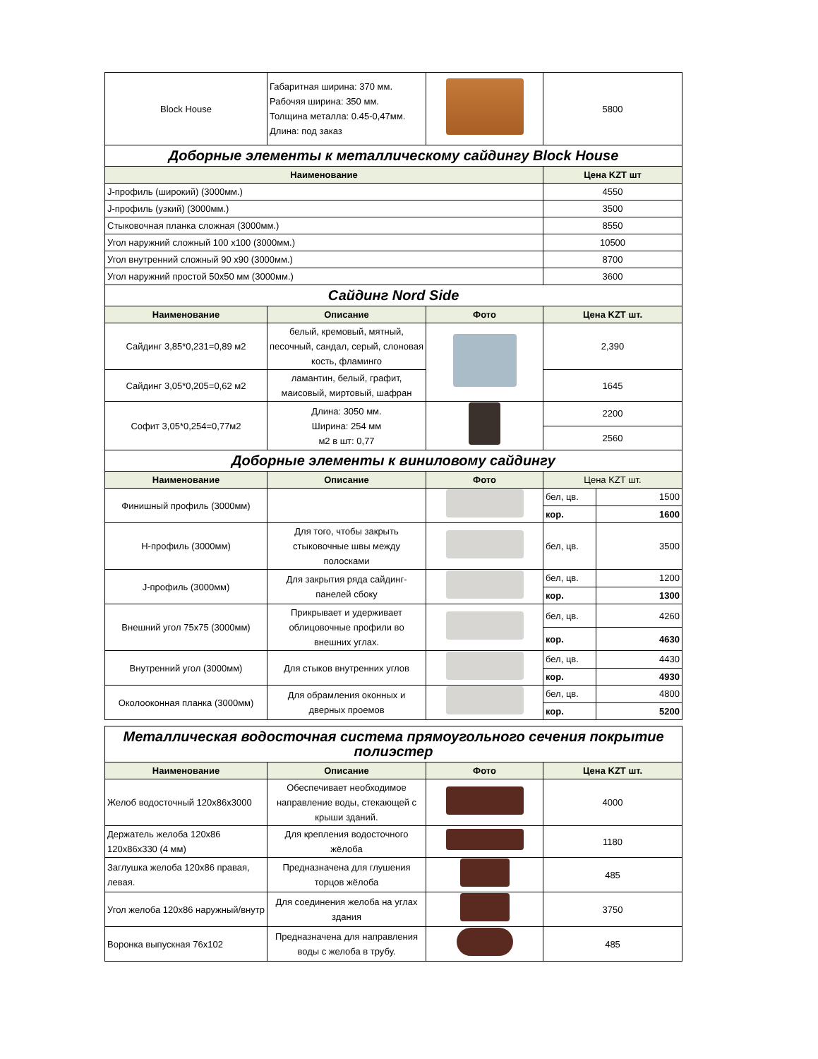| Block House | Габаритная ширина: 370 мм. Рабочяя ширина: 350 мм. Толщина металла: 0.45-0,47мм. Длина: под заказ | | 5800 | |
| Доборные элементы к металлическому сайдингу Block House | | | | |
| Наименование | | | Цена KZT шт | |
| J-профиль (широкий) (3000мм.) | | | 4550 | |
| J-профиль (узкий) (3000мм.) | | | 3500 | |
| Стыковочная планка сложная (3000мм.) | | | 8550 | |
| Угол наружний сложный 100 х100 (3000мм.) | | | 10500 | |
| Угол внутренний сложный 90 х90 (3000мм.) | | | 8700 | |
| Угол наружний простой 50х50 мм (3000мм.) | | | 3600 | |
| Сайдинг Nord Side | | | | |
| Наименование | Описание | Фото | Цена KZT шт. | |
| Сайдинг 3,85*0,231=0,89 м2 | белый, кремовый, мятный, песочный, сандал, серый, слоновая кость, фламинго | | 2,390 | |
| Сайдинг 3,05*0,205=0,62 м2 | ламантин, белый, графит, маисовый, миртовый, шафран | | 1645 | |
| Софит 3,05*0,254=0,77м2 | Длина: 3050 мм. Ширина: 254 мм м2 в шт: 0,77 | | 2200 | |
| | | | 2560 | |
| Доборные элементы к виниловому сайдингу | | | | |
| Наименование | Описание | Фото | Цена KZT шт. | |
| Финишный профиль (3000мм) | | | бел, цв. | 1500 |
| | | | кор. | 1600 |
| Н-профиль (3000мм) | Для того, чтобы закрыть стыковочные швы между полосками | | бел, цв. | 3500 |
| J-профиль (3000мм) | Для закрытия ряда сайдинг-панелей сбоку | | бел, цв. | 1200 |
| | | | кор. | 1300 |
| Внешний угол 75х75 (3000мм) | Прикрывает и удерживает облицовочные профили во внешних углах. | | бел, цв. | 4260 |
| | | | кор. | 4630 |
| Внутренний угол (3000мм) | Для стыков внутренних углов | | бел, цв. | 4430 |
| | | | кор. | 4930 |
| Околооконная планка (3000мм) | Для обрамления оконных и дверных проемов | | бел, цв. | 4800 |
| | | | кор. | 5200 |
| Металлическая водосточная система прямоугольного сечения покрытие полиэстер | | | |
| Наименование | Описание | Фото | Цена KZT шт. |
| Желоб водосточный 120х86х3000 | Обеспечивает необходимое направление воды, стекающей с крыши зданий. | | 4000 |
| Держатель желоба 120х86 120х86х330 (4 мм) | Для крепления водосточного жёлоба | | 1180 |
| Заглушка желоба 120х86 правая, левая. | Предназначена для глушения торцов жёлоба | | 485 |
| Угол желоба 120х86 наружный/внутр | Для соединения желоба на углах здания | | 3750 |
| Воронка выпускная 76х102 | Предназначена для направления воды с желоба в трубу. | | 485 |